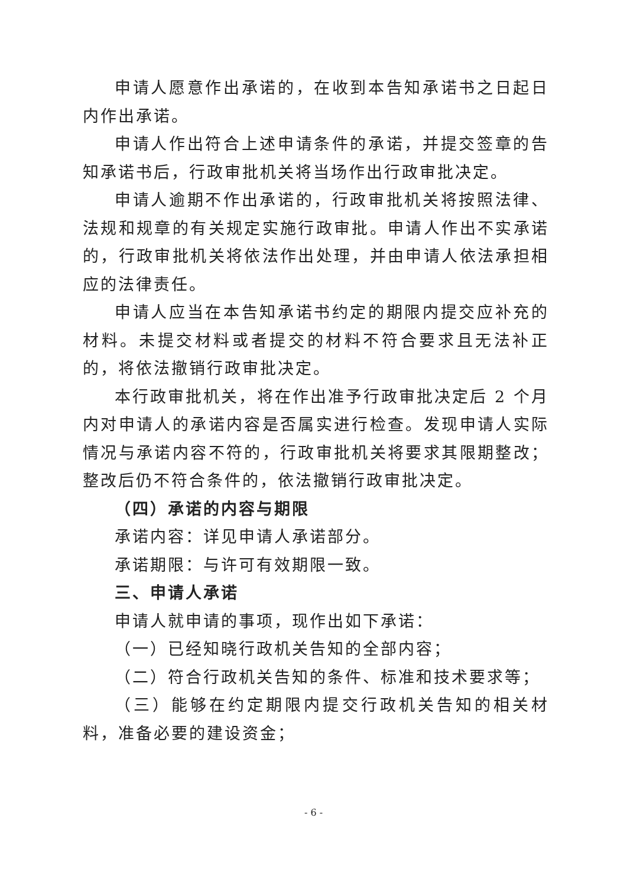申请人愿意作出承诺的，在收到本告知承诺书之日起日内作出承诺。
申请人作出符合上述申请条件的承诺，并提交签章的告知承诺书后，行政审批机关将当场作出行政审批决定。
申请人逾期不作出承诺的，行政审批机关将按照法律、法规和规章的有关规定实施行政审批。申请人作出不实承诺的，行政审批机关将依法作出处理，并由申请人依法承担相应的法律责任。
申请人应当在本告知承诺书约定的期限内提交应补充的材料。未提交材料或者提交的材料不符合要求且无法补正的，将依法撤销行政审批决定。
本行政审批机关，将在作出准予行政审批决定后 2 个月内对申请人的承诺内容是否属实进行检查。发现申请人实际情况与承诺内容不符的，行政审批机关将要求其限期整改；整改后仍不符合条件的，依法撤销行政审批决定。
（四）承诺的内容与期限
承诺内容：详见申请人承诺部分。
承诺期限：与许可有效期限一致。
三、申请人承诺
申请人就申请的事项，现作出如下承诺：
（一）已经知晓行政机关告知的全部内容；
（二）符合行政机关告知的条件、标准和技术要求等；
（三）能够在约定期限内提交行政机关告知的相关材料，准备必要的建设资金；
- 6 -